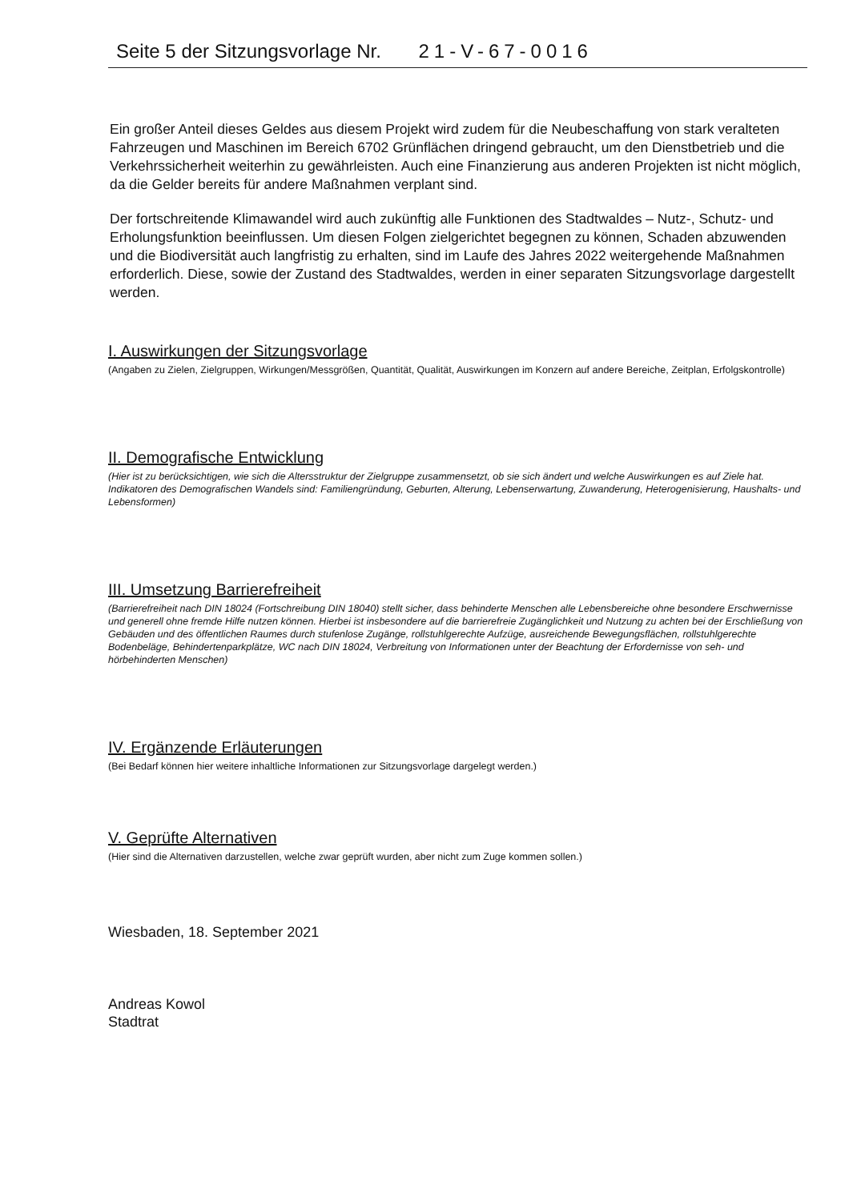Seite 5 der Sitzungsvorlage Nr. 21-V-67-0016
Ein großer Anteil dieses Geldes aus diesem Projekt wird zudem für die Neubeschaffung von stark veralteten Fahrzeugen und Maschinen im Bereich 6702 Grünflächen dringend gebraucht, um den Dienstbetrieb und die Verkehrssicherheit weiterhin zu gewährleisten. Auch eine Finanzierung aus anderen Projekten ist nicht möglich, da die Gelder bereits für andere Maßnahmen verplant sind.
Der fortschreitende Klimawandel wird auch zukünftig alle Funktionen des Stadtwaldes – Nutz-, Schutz- und Erholungsfunktion beeinflussen. Um diesen Folgen zielgerichtet begegnen zu können, Schaden abzuwenden und die Biodiversität auch langfristig zu erhalten, sind im Laufe des Jahres 2022 weitergehende Maßnahmen erforderlich. Diese, sowie der Zustand des Stadtwaldes, werden in einer separaten Sitzungsvorlage dargestellt werden.
I. Auswirkungen der Sitzungsvorlage
(Angaben zu Zielen, Zielgruppen, Wirkungen/Messgrößen, Quantität, Qualität, Auswirkungen im Konzern auf andere Bereiche, Zeitplan, Erfolgskontrolle)
II. Demografische Entwicklung
(Hier ist zu berücksichtigen, wie sich die Altersstruktur der Zielgruppe zusammensetzt, ob sie sich ändert und welche Auswirkungen es auf Ziele hat. Indikatoren des Demografischen Wandels sind: Familiengründung, Geburten, Alterung, Lebenserwartung, Zuwanderung, Heterogenisierung, Haushalts- und Lebensformen)
III. Umsetzung Barrierefreiheit
(Barrierefreiheit nach DIN 18024 (Fortschreibung DIN 18040) stellt sicher, dass behinderte Menschen alle Lebensbereiche ohne besondere Erschwernisse und generell ohne fremde Hilfe nutzen können. Hierbei ist insbesondere auf die barrierefreie Zugänglichkeit und Nutzung zu achten bei der Erschließung von Gebäuden und des öffentlichen Raumes durch stufenlose Zugänge, rollstuhlgerechte Aufzüge, ausreichende Bewegungsflächen, rollstuhlgerechte Bodenbeläge, Behindertenparkplätze, WC nach DIN 18024, Verbreitung von Informationen unter der Beachtung der Erfordernisse von seh- und hörbehinderten Menschen)
IV. Ergänzende Erläuterungen
(Bei Bedarf können hier weitere inhaltliche Informationen zur Sitzungsvorlage dargelegt werden.)
V. Geprüfte Alternativen
(Hier sind die Alternativen darzustellen, welche zwar geprüft wurden, aber nicht zum Zuge kommen sollen.)
Wiesbaden, 18. September 2021
Andreas Kowol
Stadtrat